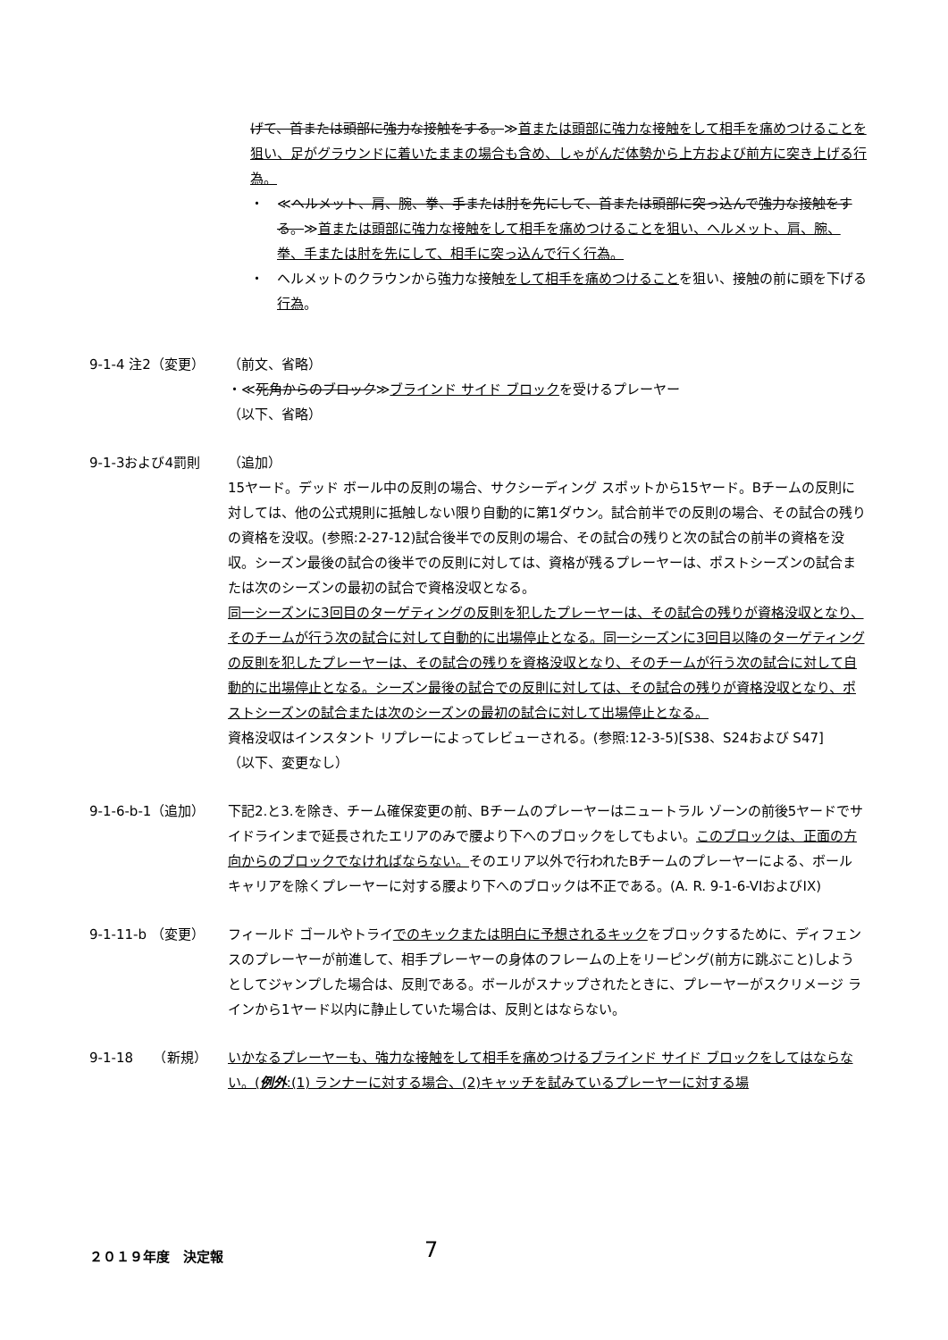げて、首または頭部に強力な接触をする。≫首または頭部に強力な接触をして相手を痛めつけることを狙い、足がグラウンドに着いたままの場合も含め、しゃがんだ体勢から上方および前方に突き上げる行為。
・　≪ヘルメット、肩、腕、拳、手または肘を先にして、首または頭部に突っ込んで強力な接触をする。≫首または頭部に強力な接触をして相手を痛めつけることを狙い、ヘルメット、肩、腕、拳、手または肘を先にして、相手に突っ込んで行く行為。
・　ヘルメットのクラウンから強力な接触をして相手を痛めつけることを狙い、接触の前に頭を下げる行為。
9-1-4 注2（変更） （前文、省略）
・≪死角からのブロック≫ブラインド サイド ブロックを受けるプレーヤー
（以下、省略）
9-1-3および4罰則 （追加）
15ヤード。デッド ボール中の反則の場合、サクシーディング スポットから15ヤード。Bチームの反則に対しては、他の公式規則に抵触しない限り自動的に第1ダウン。試合前半での反則の場合、その試合の残りの資格を没収。(参照:2-27-12)試合後半での反則の場合、その試合の残りと次の試合の前半の資格を没収。シーズン最後の試合の後半での反則に対しては、資格が残るプレーヤーは、ポストシーズンの試合または次のシーズンの最初の試合で資格没収となる。
同一シーズンに3回目のターゲティングの反則を犯したプレーヤーは、その試合の残りが資格没収となり、そのチームが行う次の試合に対して自動的に出場停止となる。同一シーズンに3回目以降のターゲティングの反則を犯したプレーヤーは、その試合の残りを資格没収となり、そのチームが行う次の試合に対して自動的に出場停止となる。シーズン最後の試合での反則に対しては、その試合の残りが資格没収となり、ポストシーズンの試合または次のシーズンの最初の試合に対して出場停止となる。
資格没収はインスタント リプレーによってレビューされる。(参照:12-3-5)[S38、S24および S47]
（以下、変更なし）
9-1-6-b-1（追加） 下記2.と3.を除き、チーム確保変更の前、Bチームのプレーヤーはニュートラル ゾーンの前後5ヤードでサイドラインまで延長されたエリアのみで腰より下へのブロックをしてもよい。このブロックは、正面の方向からのブロックでなければならない。そのエリア以外で行われたBチームのプレーヤーによる、ボール キャリアを除くプレーヤーに対する腰より下へのブロックは不正である。(A. R. 9-1-6-VIおよびIX)
9-1-11-b （変更） フィールド ゴールやトライでのキックまたは明白に予想されるキックをブロックするために、ディフェンスのプレーヤーが前進して、相手プレーヤーの身体のフレームの上をリーピング(前方に跳ぶこと)しようとしてジャンプした場合は、反則である。ボールがスナップされたときに、プレーヤーがスクリメージ ラインから1ヤード以内に静止していた場合は、反則とはならない。
9-1-18　　（新規） いかなるプレーヤーも、強力な接触をして相手を痛めつけるブラインド サイド ブロックをしてはならない。(例外:(1) ランナーに対する場合、(2)キャッチを試みているプレーヤーに対する場
２０１９年度　決定報 7